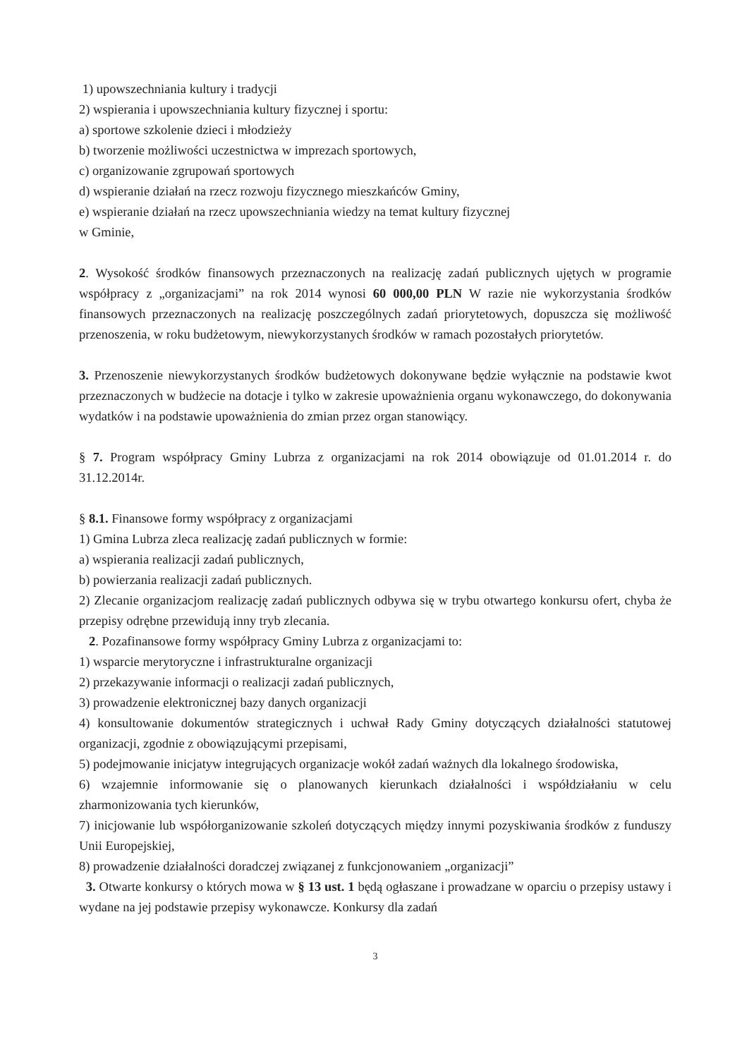1) upowszechniania kultury i tradycji
2) wspierania i upowszechniania kultury fizycznej i sportu:
a) sportowe szkolenie dzieci i młodzieży
b) tworzenie możliwości uczestnictwa w imprezach sportowych,
c) organizowanie zgrupowań sportowych
d) wspieranie działań na rzecz rozwoju fizycznego mieszkańców Gminy,
e) wspieranie działań na rzecz upowszechniania wiedzy na temat kultury fizycznej
w Gminie,
2. Wysokość środków finansowych przeznaczonych na realizację zadań publicznych ujętych w programie współpracy z „organizacjami” na rok 2014 wynosi 60 000,00 PLN W razie nie wykorzystania środków finansowych przeznaczonych na realizację poszczególnych zadań priorytetowych, dopuszcza się możliwość przenoszenia, w roku budżetowym, niewykorzystanych środków w ramach pozostałych priorytetów.
3. Przenoszenie niewykorzystanych środków budżetowych dokonywane będzie wyłącznie na podstawie kwot przeznaczonych w budżecie na dotacje i tylko w zakresie upoważnienia organu wykonawczego, do dokonywania wydatków i na podstawie upoważnienia do zmian przez organ stanowiący.
§ 7. Program współpracy Gminy Lubrza z organizacjami na rok 2014 obowiązuje od 01.01.2014 r. do 31.12.2014r.
§ 8.1. Finansowe formy współpracy z organizacjami
1) Gmina Lubrza zleca realizację zadań publicznych w formie:
a) wspierania realizacji zadań publicznych,
b) powierzania realizacji zadań publicznych.
2) Zlecanie organizacjom realizację zadań publicznych odbywa się w trybu otwartego konkursu ofert, chyba że przepisy odrębne przewidują inny tryb zlecania.
2. Pozafinansowe formy współpracy Gminy Lubrza z organizacjami to:
1) wsparcie merytoryczne i infrastrukturalne organizacji
2) przekazywanie informacji o realizacji zadań publicznych,
3) prowadzenie elektronicznej bazy danych organizacji
4) konsultowanie dokumentów strategicznych i uchwał Rady Gminy dotyczących działalności statutowej organizacji, zgodnie z obowiązującymi przepisami,
5) podejmowanie inicjatyw integrujących organizacje wokół zadań ważnych dla lokalnego środowiska,
6) wzajemnie informowanie się o planowanych kierunkach działalności i współdziałaniu w celu zharmonizowania tych kierunków,
7) inicjowanie lub współorganizowanie szkoleń dotyczących między innymi pozyskiwania środków z funduszy Unii Europejskiej,
8) prowadzenie działalności doradczej związanej z funkcjonowaniem „organizacji”
3. Otwarte konkursy o których mowa w § 13 ust. 1 będą ogłaszane i prowadzane w oparciu o przepisy ustawy i wydane na jej podstawie przepisy wykonawcze. Konkursy dla zadań
3